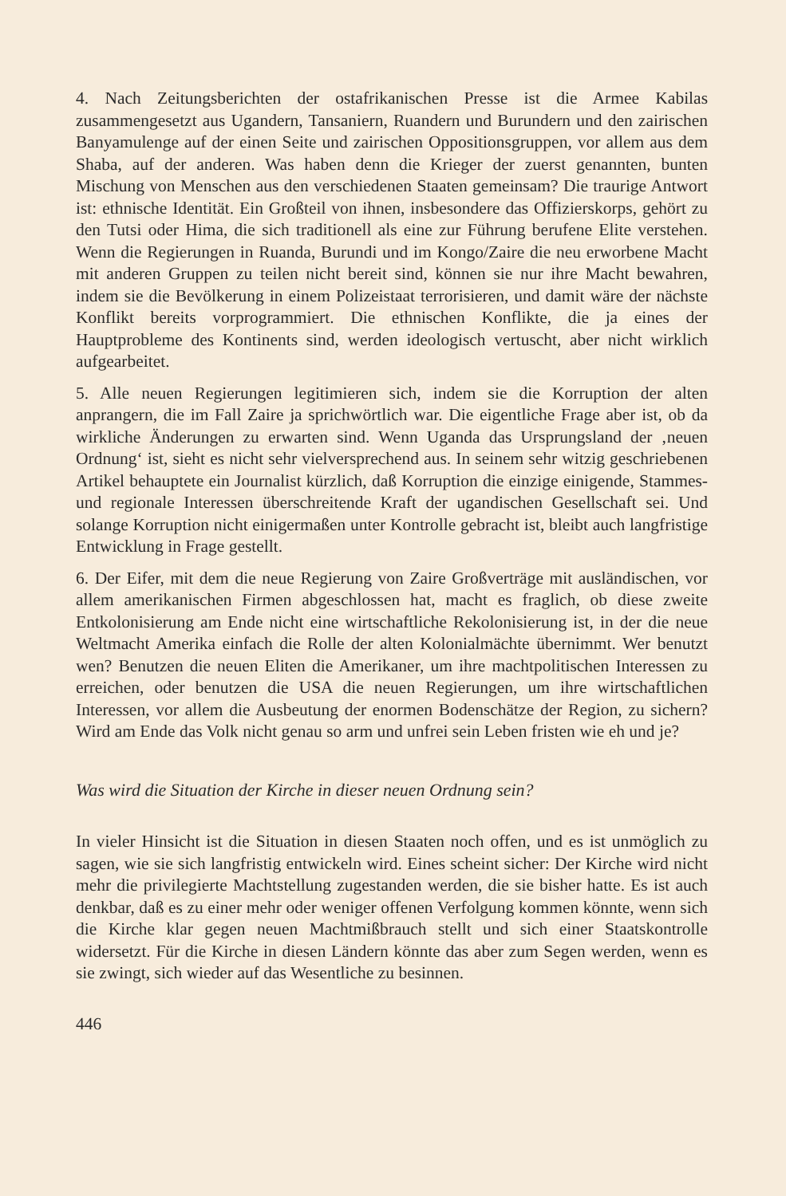4. Nach Zeitungsberichten der ostafrikanischen Presse ist die Armee Kabilas zusammengesetzt aus Ugandern, Tansaniern, Ruandern und Burundern und den zairischen Banyamulenge auf der einen Seite und zairischen Oppositionsgruppen, vor allem aus dem Shaba, auf der anderen. Was haben denn die Krieger der zuerst genannten, bunten Mischung von Menschen aus den verschiedenen Staaten gemeinsam? Die traurige Antwort ist: ethnische Identität. Ein Großteil von ihnen, insbesondere das Offizierskorps, gehört zu den Tutsi oder Hima, die sich traditionell als eine zur Führung berufene Elite verstehen. Wenn die Regierungen in Ruanda, Burundi und im Kongo/Zaire die neu erworbene Macht mit anderen Gruppen zu teilen nicht bereit sind, können sie nur ihre Macht bewahren, indem sie die Bevölkerung in einem Polizeistaat terrorisieren, und damit wäre der nächste Konflikt bereits vorprogrammiert. Die ethnischen Konflikte, die ja eines der Hauptprobleme des Kontinents sind, werden ideologisch vertuscht, aber nicht wirklich aufgearbeitet.
5. Alle neuen Regierungen legitimieren sich, indem sie die Korruption der alten anprangern, die im Fall Zaire ja sprichwörtlich war. Die eigentliche Frage aber ist, ob da wirkliche Änderungen zu erwarten sind. Wenn Uganda das Ursprungsland der ‚neuen Ordnung‘ ist, sieht es nicht sehr vielversprechend aus. In seinem sehr witzig geschriebenen Artikel behauptete ein Journalist kürzlich, daß Korruption die einzige einigende, Stammes- und regionale Interessen überschreitende Kraft der ugandischen Gesellschaft sei. Und solange Korruption nicht einigermaßen unter Kontrolle gebracht ist, bleibt auch langfristige Entwicklung in Frage gestellt.
6. Der Eifer, mit dem die neue Regierung von Zaire Großverträge mit ausländischen, vor allem amerikanischen Firmen abgeschlossen hat, macht es fraglich, ob diese zweite Entkolonisierung am Ende nicht eine wirtschaftliche Rekolonisierung ist, in der die neue Weltmacht Amerika einfach die Rolle der alten Kolonialmächte übernimmt. Wer benutzt wen? Benutzen die neuen Eliten die Amerikaner, um ihre machtpolitischen Interessen zu erreichen, oder benutzen die USA die neuen Regierungen, um ihre wirtschaftlichen Interessen, vor allem die Ausbeutung der enormen Bodenschätze der Region, zu sichern? Wird am Ende das Volk nicht genau so arm und unfrei sein Leben fristen wie eh und je?
Was wird die Situation der Kirche in dieser neuen Ordnung sein?
In vieler Hinsicht ist die Situation in diesen Staaten noch offen, und es ist unmöglich zu sagen, wie sie sich langfristig entwickeln wird. Eines scheint sicher: Der Kirche wird nicht mehr die privilegierte Machtstellung zugestanden werden, die sie bisher hatte. Es ist auch denkbar, daß es zu einer mehr oder weniger offenen Verfolgung kommen könnte, wenn sich die Kirche klar gegen neuen Machtmißbrauch stellt und sich einer Staatskontrolle widersetzt. Für die Kirche in diesen Ländern könnte das aber zum Segen werden, wenn es sie zwingt, sich wieder auf das Wesentliche zu besinnen.
446